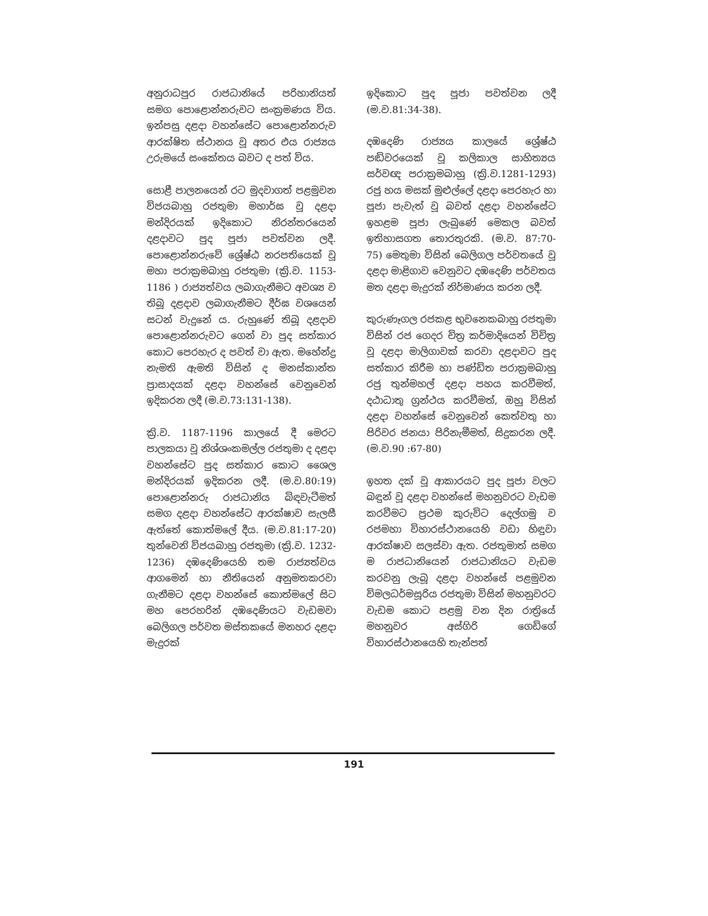අනුරාධපුර රාජධානියේ පරිහානියත් සමග පොළොන්නරුවට සංක්‍රමණය විය. ඉන්පසු දළදා වහන්සේට පොළොන්නරුව ආරක්ෂිත ස්ථානය වූ අතර එය රාජ්‍යය උරුමයේ සංකේතය බවට ද පත් විය.
සොළී පාලනයෙන් රට මුදවාගත් පළමුවන විජයබාහු රජතුමා මහාර්ඝ වූ දළදා මන්දිරයක් ඉදිකොට නිරන්තරයෙන් දළදාවට පුද පූජා පවත්වන ලදී. පොළොන්නරුවේ ශ්‍රේෂ්ඨ නරපතියෙක් වූ මහා පරාක්‍රමබාහු රජතුමා (ක්‍රි.ව. 1153-1186 ) රාජ්‍යත්වය ලබාගැනීමට අවශ්‍ය ව තිබූ දළදාව ලබාගැනීමට දීර්ඝ වශයෙන් සටන් වැදුනේ ය. රුහුණේ තිබූ දළදාව පොළොන්නරුවට ගෙන් වා පුද සත්කාර කොට පෙරහැර ද පවත් වා ඇත. මහේන්ද්‍ර නැමති ඇමති විසින් ද මනස්කාන්ත ප්‍රාසාදයක් දළදා වහන්සේ වෙනුවෙන් ඉදිකරන ලදී (ම.ව.73:131-138).
ක්‍රි.ව. 1187-1196 කාලයේ දී මෙරට පාලකයා වූ නිශ්ශංකමල්ල රජතුමා ද දළදා වහන්සේට පුද සත්කාර කොට ශෛල මන්දිරයක් ඉදිකරන ලදී. (ම.ව.80:19) පොළොන්නරු රාජධානිය බිඳවැටීමත් සමග දළදා වහන්සේට ආරක්ෂාව සැලසී ඇත්තේ කොත්මලේ දීය. (ම.ව.81:17-20) තුන්වෙනි විජයබාහු රජතුමා (ක්‍රි.ව. 1232-1236) දඹදෙණියෙහි තම රාජ්‍යත්වය ආගමෙන් හා නීතියෙන් අනුමතකරවා ගැනීමට දළදා වහන්සේ කොත්මලේ සිට මහ පෙරහරින් දඹදෙණියට වැඩමවා බෙලිගල පර්වත මස්තකයේ මනහර දළදා මැදුරක්
ඉදිකොට පුද පූජා පවත්වන ලදී (ම.ව.81:34-38).
දඹදෙණි රාජ්‍යය කාලයේ ශ්‍රේෂ්ඨ පඬිවරයෙක් වූ කලිකාල සාහිත්‍යය සර්වඥ පරාක්‍රමබාහු (ක්‍රි.ව.1281-1293) රජු හය මසක් මුළුල්ලේ දළදා පෙරහැර හා පූජා පැවැත් වූ බවත් දළදා වහන්සේට ඉහළම පූජා ලැබුණේ මෙකල බවත් ඉතිහාසගත තොරතුරකි. (ම.ව. 87:70-75) මෙතුමා විසින් බෙලිගල පර්වතයේ වූ දළදා මාළිගාව වෙනුවට දඹදෙණි පර්වතය මත දළදා මැදුරක් නිර්මාණය කරන ලදී.
කුරුණෑගල රජකළ භුවනෙකබාහු රජතුමා විසින් රජ ගෙදර චිත්‍ර කර්මාදියෙන් විචිත්‍ර වූ දළදා මාලිගාවක් කරවා දළදාවට පුද සත්කාර කිරීම හා පණ්ඩිත පරාක්‍රමබාහු රජු තුන්මහල් දළදා පහය කරවීමත්, දඨාධාතු ග්‍රන්ථය කරවීමත්, ඔහු විසින් දළදා වහන්සේ වෙනුවෙන් කෙත්වතු හා පිරිවර ජනයා පිරිනැමීමත්, සිදුකරන ලදී. (ම.ව.90 :67-80)
ඉහත දක් වූ ආකාරයට පුද පූජා වලට බඳුන් වූ දළදා වහන්සේ මහනුවරට වැඩම කරවීමට ප්‍රථම කුරුවිට දෙල්ගමු ව රජමහා විහාරස්ථානයෙහි වඩා හිඳුවා ආරක්ෂාව සලස්වා ඇත. රජතුමාත් සමග ම රාජධානියෙන් රාජධානියට වැඩම කරවනු ලැබූ දළදා වහන්සේ පළමුවන විමලධර්මසූරිය රජතුමා විසින් මහනුවරට වැඩම කොට පළමු වන දින රාත්‍රියේ මහනුවර අස්ගිරි ගෙඩිගේ විහාරස්ථානයෙහි තැන්පත්
191